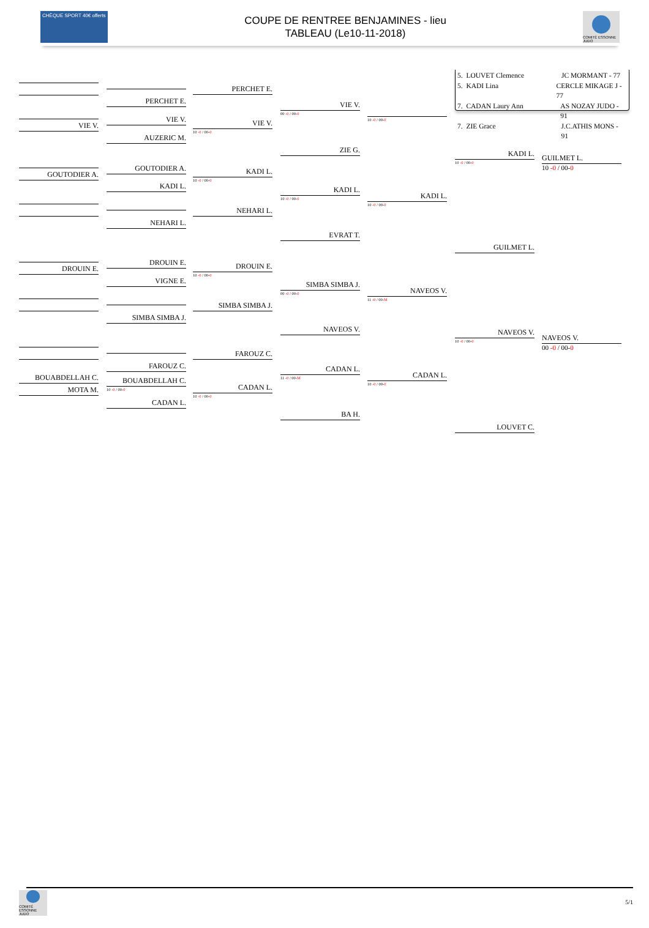CHÈQUE SPORT 40€ offerts
COUPE DE RENTREE BENJAMINES - lieu
TABLEAU (Le10-11-2018)
COMITÉ ESSONNE JUDO
VIE V.
GOUTODIER A.
DROUIN E.
BOUABDELLAH C.
MOTA M.
PERCHET E.
VIE V.
AUZERIC M.
GOUTODIER A.
KADI L.
NEHARI L.
DROUIN E.
VIGNE E.
SIMBA SIMBA J.
FAROUZ C.
BOUABDELLAH C.
10 -0 / 00-0
CADAN L.
PERCHET E.
VIE V.
10 -0 / 00-0
KADI L.
10 -0 / 00-0
NEHARI L.
DROUIN E.
10 -0 / 00-0
SIMBA SIMBA J.
FAROUZ C.
CADAN L.
10 -0 / 00-0
VIE V.
00 -0 / 00-0
ZIE G.
KADI L.
10 -0 / 00-0
EVRAT T.
SIMBA SIMBA J.
00 -0 / 00-0
NAVEOS V.
CADAN L.
11 -0 / 00-M
BA H.
10 -0 / 00-0
KADI L.
10 -0 / 00-0
NAVEOS V.
11 -0 / 00-M
CADAN L.
10 -0 / 00-0
5. LOUVET Clemence JC MORMANT - 77
5. KADI Lina CERCLE MIKAGE J - 77
7. CADAN Laury Ann AS NOZAY JUDO - 91
7. ZIE Grace J.C.ATHIS MONS - 91
KADI L.
10 -0 / 00-0
GUILMET L.
NAVEOS V.
10 -0 / 00-0
LOUVET C.
GUILMET L.
10 -0 / 00-0
NAVEOS V.
00 -0 / 00-0
COMITÉ ESSONNE JUDO
5/1